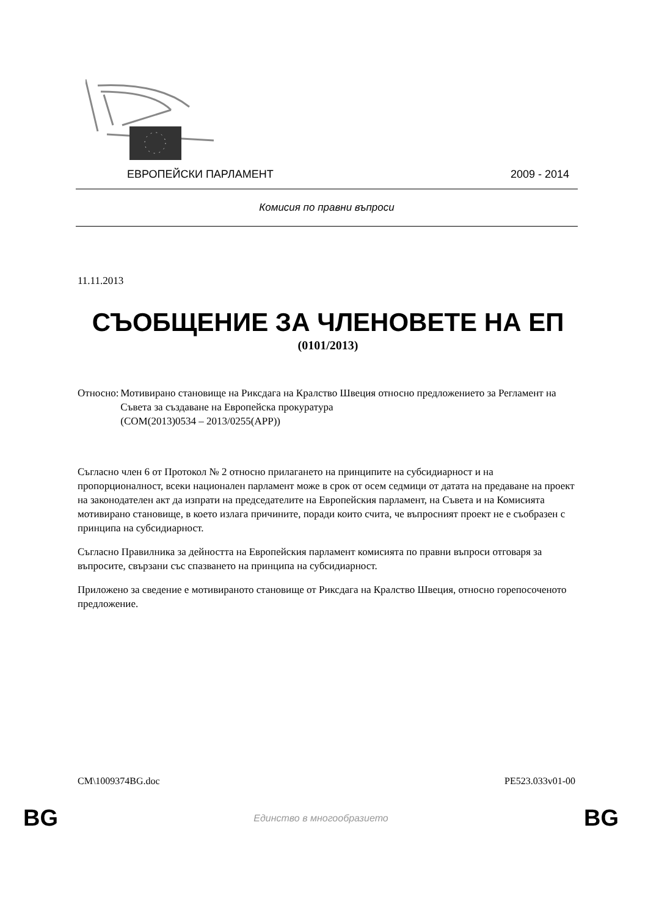ЕВРОПЕЙСКИ ПАРЛАМЕНТ 2009 - 2014
Комисия по правни въпроси
11.11.2013
СЪОБЩЕНИЕ ЗА ЧЛЕНОВЕТЕ НА ЕП
(0101/2013)
Относно: Мотивирано становище на Риксдага на Кралство Швеция относно предложението за Регламент на Съвета за създаване на Европейска прокуратура
(COM(2013)0534 – 2013/0255(APP))
Съгласно член 6 от Протокол № 2 относно прилагането на принципите на субсидиарност и на пропорционалност, всеки национален парламент може в срок от осем седмици от датата на предаване на проект на законодателен акт да изпрати на председателите на Европейския парламент, на Съвета и на Комисията мотивирано становище, в което излага причините, поради които счита, че въпросният проект не е съобразен с принципа на субсидиарност.
Съгласно Правилника за дейността на Европейския парламент комисията по правни въпроси отговаря за въпросите, свързани със спазването на принципа на субсидиарност.
Приложено за сведение е мотивираното становище от Риксдага на Кралство Швеция, относно горепосоченото предложение.
CM\1009374BG.doc PE523.033v01-00
BG Единство в многообразието BG